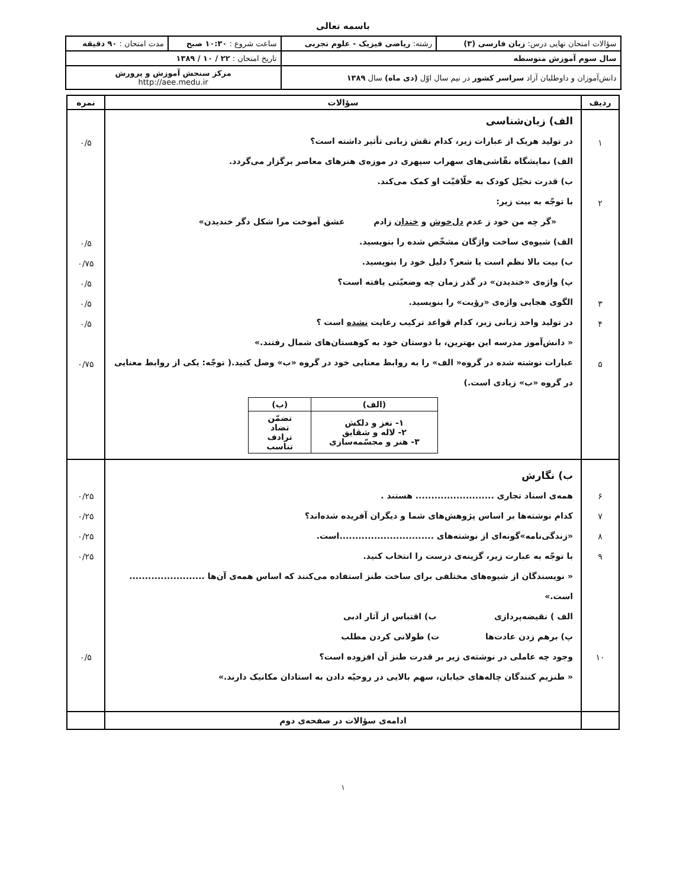باسمه تعالی
| سؤالات امتحان نهایی درس: زبان فارسی (۳) | رشته: ریاضی فیزیک - علوم تجربی | ساعت شروع : ۱۰:۳۰ صبح | مدت امتحان : ۹۰ دقیقه |
| سال سوم آموزش متوسطه | | تاریخ امتحان : ۲۲ / ۱۰ / ۱۳۸۹ | |
| دانش‌آموزان و داوطلبان آزاد سراسر کشور در نیم سال اوّل (دی ماه) سال ۱۳۸۹ | | مرکز سنجش آموزش و پرورش http://aee.medu.ir | |
| ردیف | سؤالات | نمره |
| --- | --- | --- |
| ۱ ۲ ۳ ۴ ۵ | الف) زبان‌شناسی در تولید هریک از عبارات زیر، کدام نقش زبانی تأثیر داشته است؟ الف) نمایشگاه نقّاشی‌های سهراب سپهری در موزه‌ی هنرهای معاصر برگزار می‌گردد. ب) قدرت تخیّل کودک به خلّاقیّت او کمک می‌کند. با توجّه به بیت زیر: «گر چه من خود ز عدم دل‌خوش و خندان زادم عشق آموخت مرا شکل دگر خندیدن» الف) شیوه‌ی ساخت واژگان مشخّص شده را بنویسید. ب) بیت بالا نظم است یا شعر؟ دلیل خود را بنویسید. پ) واژه‌ی «خندیدن» در گذر زمان چه وضعیّتی یافته است؟ الگوی هجایی واژه‌ی «رؤیت» را بنویسید. در تولید واحد زبانی زیر، کدام قواعد ترکیب رعایت نشده است ؟ « دانش‌آموز مدرسه این بهترین، با دوستان خود به کوهستان‌های شمال رفتند.» عبارات نوشته شده در گروه« الف» را به روابط معنایی خود در گروه «ب» وصل کنید.( توجّه: یکی از روابط معنایی در گروه «ب» زیادی است.) / (الف) / (ب) / / --- / --- / / ۱- نغز و دلکش ۲- لاله و شقایق ۳- هنر و مجسّمه‌سازی / تضمّن تضاد ترادف تناسب / | ۰/۵ ۰/۵ ۰/۷۵ ۰/۵ ۰/۵ ۰/۵ ۰/۷۵ |
| ۶ ۷ ۸ ۹ ۱۰ | ب) نگارش همه‌ی اسناد تجاری ......................... هستند . کدام نوشته‌ها بر اساس پژوهش‌های شما و دیگران آفریده شده‌اند؟ «زندگی‌نامه»گونه‌ای از نوشته‌های ..............................است. با توجّه به عبارت زیر، گزینه‌ی درست را انتخاب کنید. « نویسندگان از شیوه‌های مختلفی برای ساخت طنز استفاده می‌کنند که اساس همه‌ی آن‌ها ........................ است.» الف ) نقیضه‌پردازی ب) اقتباس از آثار ادبی پ) برهم زدن عادت‌ها ت) طولانی کردن مطلب وجود چه عاملی در نوشته‌ی زیر بر قدرت طنز آن افزوده است؟ « طنزیم کنندگان چاله‌های خیابان، سهم بالایی در روحیّه دادن به استادان مکانیک دارند.» | ۰/۲۵ ۰/۲۵ ۰/۲۵ ۰/۲۵ ۰/۵ |
| | ادامه‌ی سؤالات در صفحه‌ی دوم | |
۱